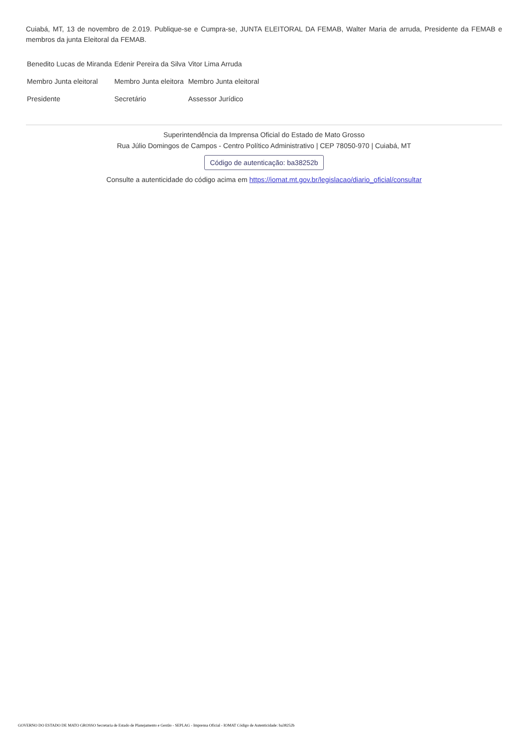Cuiabá, MT, 13 de novembro de 2.019. Publique-se e Cumpra-se, JUNTA ELEITORAL DA FEMAB, Walter Maria de arruda, Presidente da FEMAB e membros da junta Eleitoral da FEMAB.
| Benedito Lucas de Miranda | Edenir Pereira da Silva | Vitor Lima Arruda |
| Membro Junta eleitoral | Membro Junta eleitora | Membro Junta eleitoral |
| Presidente | Secretário | Assessor Jurídico |
Superintendência da Imprensa Oficial do Estado de Mato Grosso
Rua Júlio Domingos de Campos - Centro Político Administrativo | CEP 78050-970 | Cuiabá, MT
Código de autenticação: ba38252b
Consulte a autenticidade do código acima em https://iomat.mt.gov.br/legislacao/diario_oficial/consultar
GOVERNO DO ESTADO DE MATO GROSSO Secretaria de Estado de Planejamento e Gestão - SEPLAG - Imprensa Oficial - IOMAT Código de Autenticidade: ba38252b